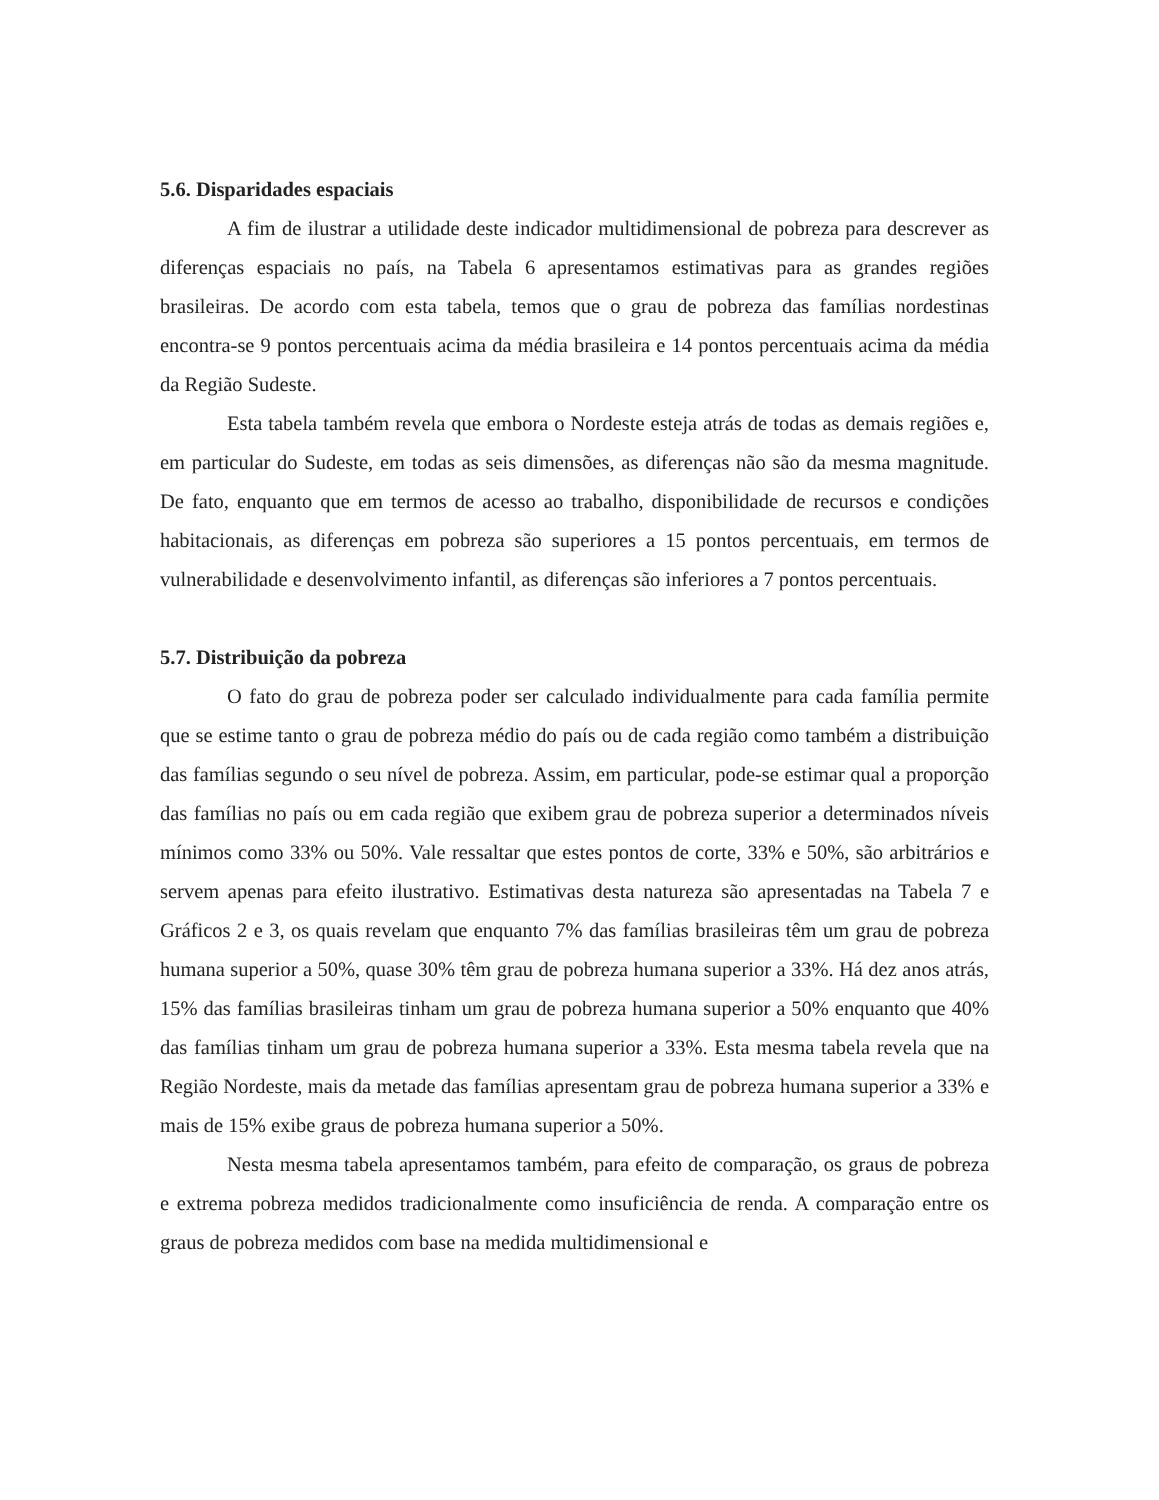5.6. Disparidades espaciais
A fim de ilustrar a utilidade deste indicador multidimensional de pobreza para descrever as diferenças espaciais no país, na Tabela 6 apresentamos estimativas para as grandes regiões brasileiras. De acordo com esta tabela, temos que o grau de pobreza das famílias nordestinas encontra-se 9 pontos percentuais acima da média brasileira e 14 pontos percentuais acima da média da Região Sudeste.
Esta tabela também revela que embora o Nordeste esteja atrás de todas as demais regiões e, em particular do Sudeste, em todas as seis dimensões, as diferenças não são da mesma magnitude. De fato, enquanto que em termos de acesso ao trabalho, disponibilidade de recursos e condições habitacionais, as diferenças em pobreza são superiores a 15 pontos percentuais, em termos de vulnerabilidade e desenvolvimento infantil, as diferenças são inferiores a 7 pontos percentuais.
5.7. Distribuição da pobreza
O fato do grau de pobreza poder ser calculado individualmente para cada família permite que se estime tanto o grau de pobreza médio do país ou de cada região como também a distribuição das famílias segundo o seu nível de pobreza. Assim, em particular, pode-se estimar qual a proporção das famílias no país ou em cada região que exibem grau de pobreza superior a determinados níveis mínimos como 33% ou 50%. Vale ressaltar que estes pontos de corte, 33% e 50%, são arbitrários e servem apenas para efeito ilustrativo. Estimativas desta natureza são apresentadas na Tabela 7 e Gráficos 2 e 3, os quais revelam que enquanto 7% das famílias brasileiras têm um grau de pobreza humana superior a 50%, quase 30% têm grau de pobreza humana superior a 33%. Há dez anos atrás, 15% das famílias brasileiras tinham um grau de pobreza humana superior a 50% enquanto que 40% das famílias tinham um grau de pobreza humana superior a 33%. Esta mesma tabela revela que na Região Nordeste, mais da metade das famílias apresentam grau de pobreza humana superior a 33% e mais de 15% exibe graus de pobreza humana superior a 50%.
Nesta mesma tabela apresentamos também, para efeito de comparação, os graus de pobreza e extrema pobreza medidos tradicionalmente como insuficiência de renda. A comparação entre os graus de pobreza medidos com base na medida multidimensional e